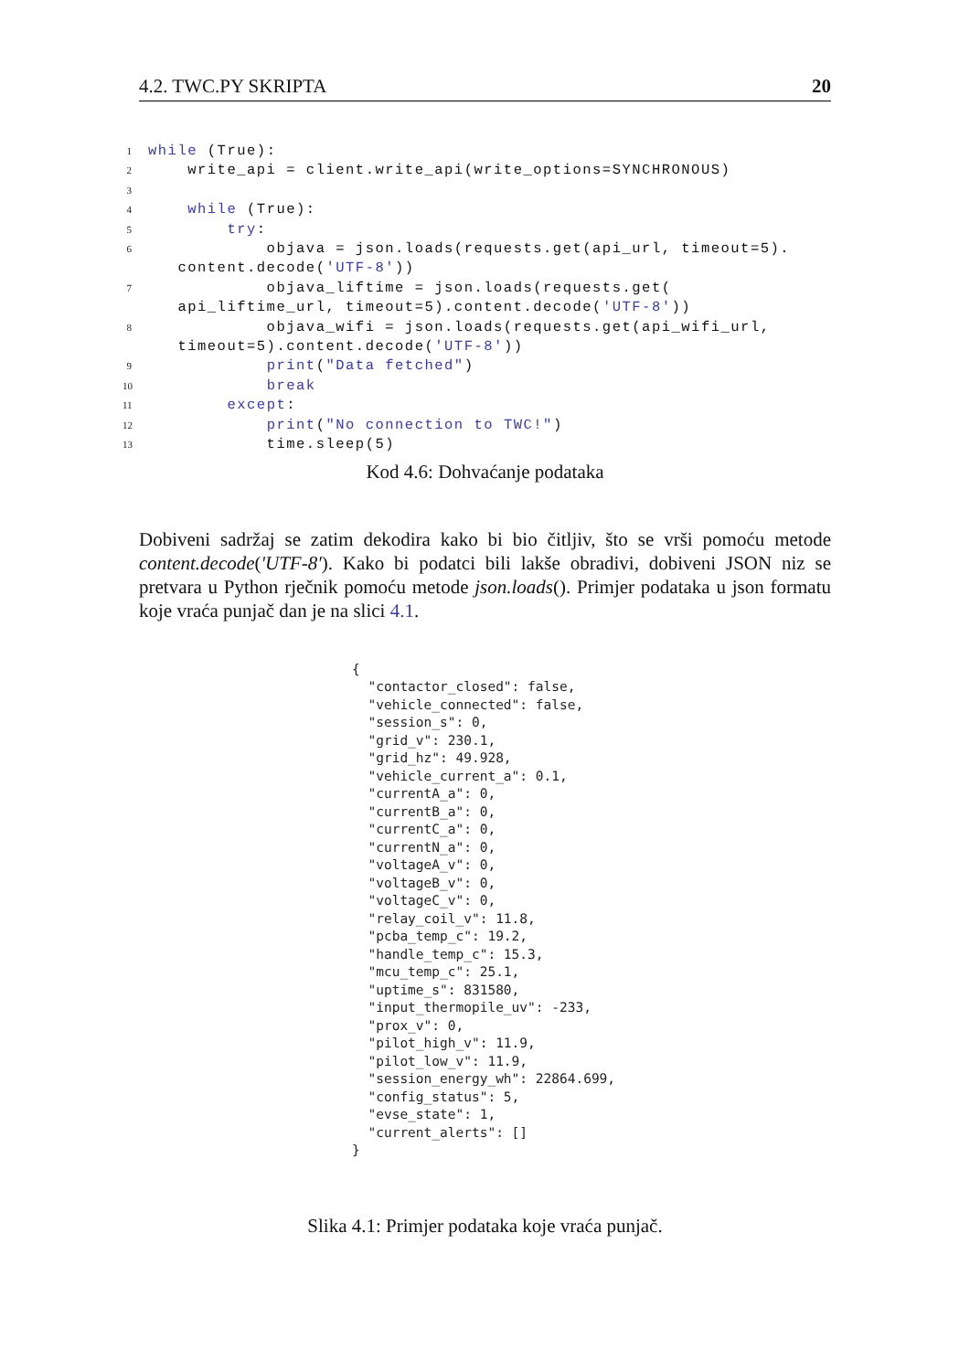4.2. TWC.PY SKRIPTA 20
1
while (True):
2
    write_api = client.write_api(write_options=SYNCHRONOUS)
3
 
4
    while (True):
5
        try:
6
            objava = json.loads(requests.get(api_url, timeout=5).
   content.decode('UTF-8'))
7
            objava_liftime = json.loads(requests.get(
   api_liftime_url, timeout=5).content.decode('UTF-8'))
8
            objava_wifi = json.loads(requests.get(api_wifi_url,
   timeout=5).content.decode('UTF-8'))
9
            print("Data fetched")
10
            break
11
        except:
12
            print("No connection to TWC!")
13
            time.sleep(5)
Kod 4.6: Dohvaćanje podataka
Dobiveni sadržaj se zatim dekodira kako bi bio čitljiv, što se vrši pomoću metode content.decode('UTF-8'). Kako bi podatci bili lakše obradivi, dobiveni JSON niz se pretvara u Python rječnik pomoću metode json.loads(). Primjer podataka u json formatu koje vraća punjač dan je na slici 4.1.
{
  "contactor_closed": false,
  "vehicle_connected": false,
  "session_s": 0,
  "grid_v": 230.1,
  "grid_hz": 49.928,
  "vehicle_current_a": 0.1,
  "currentA_a": 0,
  "currentB_a": 0,
  "currentC_a": 0,
  "currentN_a": 0,
  "voltageA_v": 0,
  "voltageB_v": 0,
  "voltageC_v": 0,
  "relay_coil_v": 11.8,
  "pcba_temp_c": 19.2,
  "handle_temp_c": 15.3,
  "mcu_temp_c": 25.1,
  "uptime_s": 831580,
  "input_thermopile_uv": -233,
  "prox_v": 0,
  "pilot_high_v": 11.9,
  "pilot_low_v": 11.9,
  "session_energy_wh": 22864.699,
  "config_status": 5,
  "evse_state": 1,
  "current_alerts": []
}
Slika 4.1: Primjer podataka koje vraća punjač.